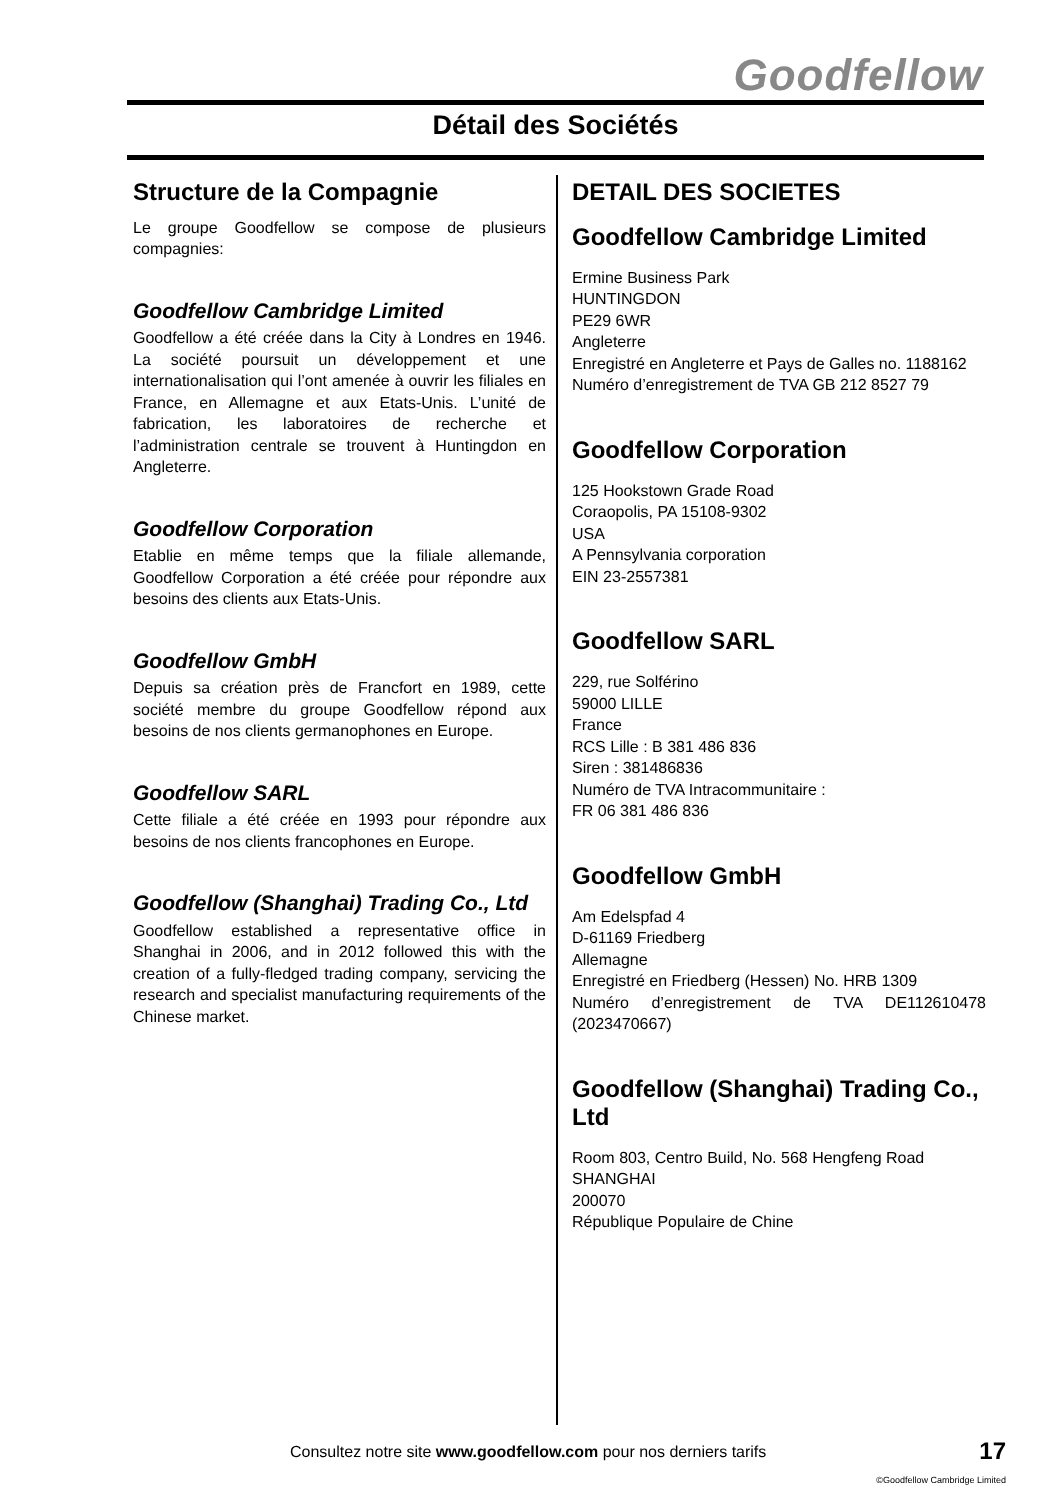Goodfellow
Détail des Sociétés
Structure de la Compagnie
Le groupe Goodfellow se compose de plusieurs compagnies:
Goodfellow Cambridge Limited
Goodfellow a été créée dans la City à Londres en 1946. La société poursuit un développement et une internationalisation qui l’ont amenée à ouvrir les filiales en France, en Allemagne et aux Etats-Unis. L’unité de fabrication, les laboratoires de recherche et l’administration centrale se trouvent à Huntingdon en Angleterre.
Goodfellow Corporation
Etablie en même temps que la filiale allemande, Goodfellow Corporation a été créée pour répondre aux besoins des clients aux Etats-Unis.
Goodfellow GmbH
Depuis sa création près de Francfort en 1989, cette société membre du groupe Goodfellow répond aux besoins de nos clients germanophones en Europe.
Goodfellow SARL
Cette filiale a été créée en 1993 pour répondre aux besoins de nos clients francophones en Europe.
Goodfellow (Shanghai) Trading Co., Ltd
Goodfellow established a representative office in Shanghai in 2006, and in 2012 followed this with the creation of a fully-fledged trading company, servicing the research and specialist manufacturing requirements of the Chinese market.
DETAIL DES SOCIETES
Goodfellow Cambridge Limited
Ermine Business Park
HUNTINGDON
PE29 6WR
Angleterre
Enregistré en Angleterre et Pays de Galles no. 1188162
Numéro d’enregistrement de TVA GB 212 8527 79
Goodfellow Corporation
125 Hookstown Grade Road
Coraopolis, PA 15108-9302
USA
A Pennsylvania corporation
EIN 23-2557381
Goodfellow SARL
229, rue Solférino
59000 LILLE
France
RCS Lille : B 381 486 836
Siren : 381486836
Numéro de TVA Intracommunitaire :
FR 06 381 486 836
Goodfellow GmbH
Am Edelspfad 4
D-61169 Friedberg
Allemagne
Enregistré en Friedberg (Hessen) No. HRB 1309
Numéro d’enregistrement de TVA DE112610478 (2023470667)
Goodfellow (Shanghai) Trading Co., Ltd
Room 803, Centro Build, No. 568 Hengfeng Road
SHANGHAI
200070
République Populaire de Chine
Consultez notre site www.goodfellow.com pour nos derniers tarifs
17
©Goodfellow Cambridge Limited